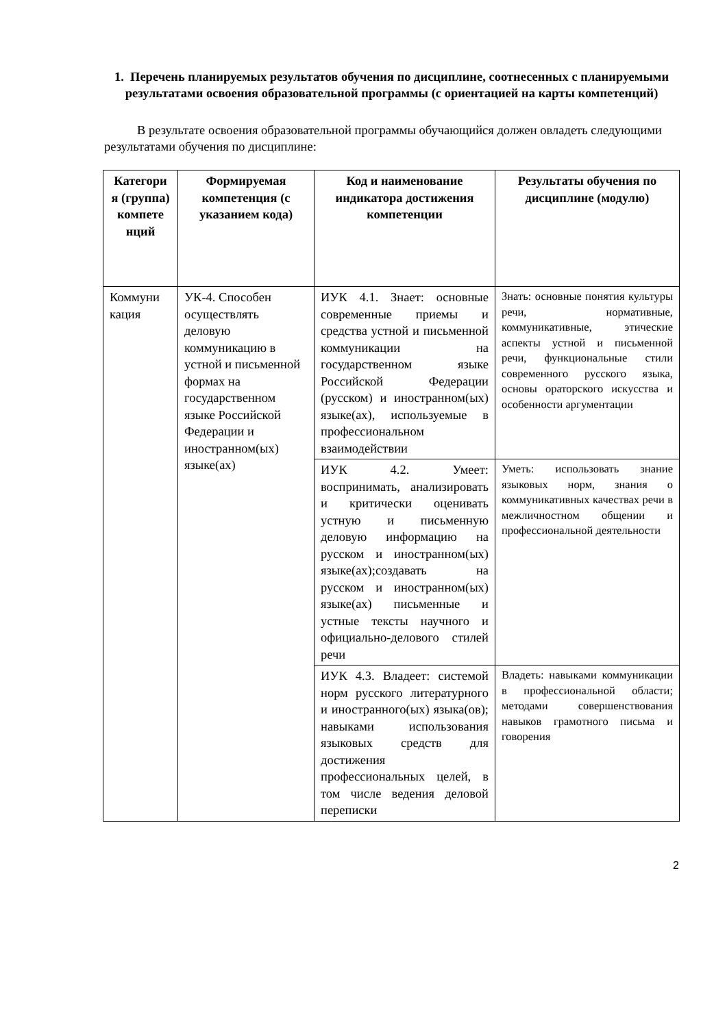1. Перечень планируемых результатов обучения по дисциплине, соотнесенных с планируемыми результатами освоения образовательной программы (с ориентацией на карты компетенций)
В результате освоения образовательной программы обучающийся должен овладеть следующими результатами обучения по дисциплине:
| Категори я (группа) компете нций | Формируемая компетенция (с указанием кода) | Код и наименование индикатора достижения компетенции | Результаты обучения по дисциплине (модулю) |
| --- | --- | --- | --- |
| Коммуни кация | УК-4. Способен осуществлять деловую коммуникацию в устной и письменной формах на государственном языке Российской Федерации и иностранном(ых) языке(ах) | ИУК 4.1. Знает: основные современные приемы и средства устной и письменной коммуникации на государственном языке Российской Федерации (русском) и иностранном(ых) языке(ах), используемые в профессиональном взаимодействии | Знать: основные понятия культуры речи, нормативные, коммуникативные, этические аспекты устной и письменной речи, функциональные стили современного русского языка, основы ораторского искусства и особенности аргументации |
| | | ИУК 4.2. Умеет: воспринимать, анализировать и критически оценивать устную и письменную деловую информацию на русском и иностранном(ых) языке(ах);создавать на русском и иностранном(ых) языке(ах) письменные и устные тексты научного и официально-делового стилей речи | Уметь: использовать знание языковых норм, знания о коммуникативных качествах речи в межличностном общении и профессиональной деятельности |
| | | ИУК 4.3. Владеет: системой норм русского литературного и иностранного(ых) языка(ов); навыками использования языковых средств для достижения профессиональных целей, в том числе ведения деловой переписки | Владеть: навыками коммуникации в профессиональной области; методами совершенствования навыков грамотного письма и говорения |
2